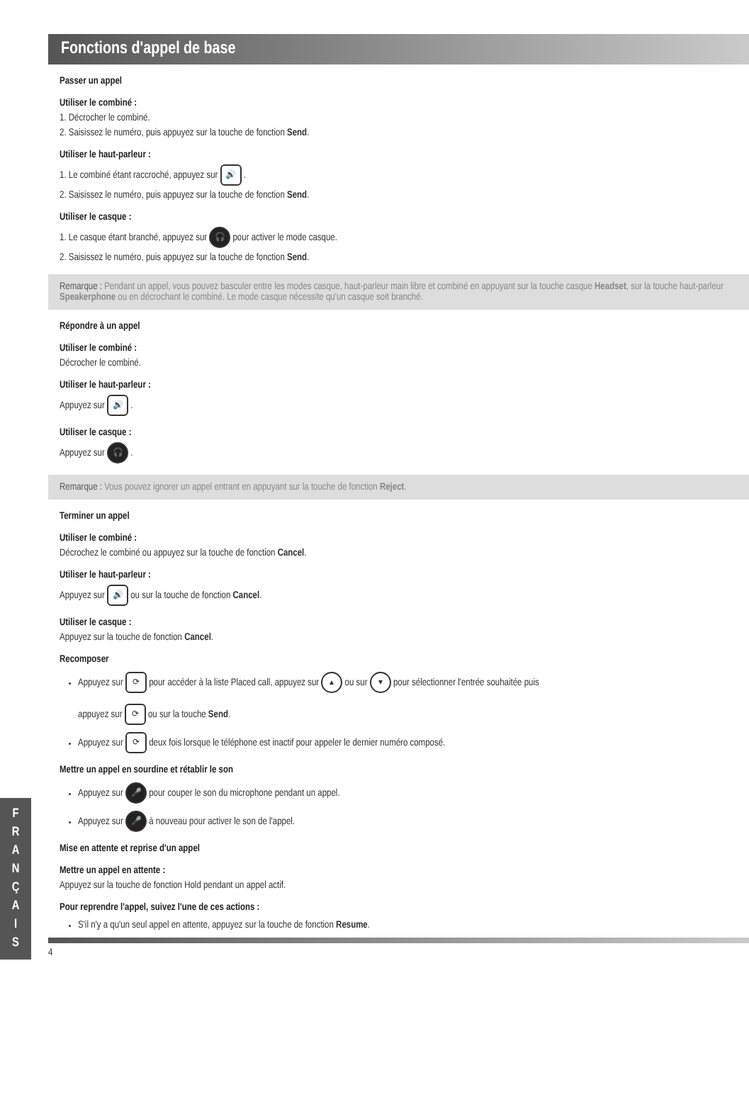Fonctions d'appel de base
Passer un appel
Utiliser le combiné :
1. Décrocher le combiné.
2. Saisissez le numéro, puis appuyez sur la touche de fonction Send.
Utiliser le haut-parleur :
1. Le combiné étant raccroché, appuyez sur 🔊 .
2. Saisissez le numéro, puis appuyez sur la touche de fonction Send.
Utiliser le casque :
1. Le casque étant branché, appuyez sur 🎧 pour activer le mode casque.
2. Saisissez le numéro, puis appuyez sur la touche de fonction Send.
Remarque : Pendant un appel, vous pouvez basculer entre les modes casque, haut-parleur main libre et combiné en appuyant sur la touche casque Headset, sur la touche haut-parleur Speakerphone ou en décrochant le combiné. Le mode casque nécessite qu'un casque soit branché.
Répondre à un appel
Utiliser le combiné :
Décrocher le combiné.
Utiliser le haut-parleur :
Appuyez sur 🔊 .
Utiliser le casque :
Appuyez sur 🎧 .
Remarque : Vous pouvez ignorer un appel entrant en appuyant sur la touche de fonction Reject.
Terminer un appel
Utiliser le combiné :
Décrochez le combiné ou appuyez sur la touche de fonction Cancel.
Utiliser le haut-parleur :
Appuyez sur 🔊 ou sur la touche de fonction Cancel.
Utiliser le casque :
Appuyez sur la touche de fonction Cancel.
Recomposer
Appuyez sur ⟳ pour accéder à la liste Placed call, appuyez sur ▴ ou sur ▾ pour sélectionner l'entrée souhaitée puis
appuyez sur ⟳ ou sur la touche Send.
Appuyez sur ⟳ deux fois lorsque le téléphone est inactif pour appeler le dernier numéro composé.
Mettre un appel en sourdine et rétablir le son
Appuyez sur 🎤 pour couper le son du microphone pendant un appel.
Appuyez sur 🎤 à nouveau pour activer le son de l'appel.
Mise en attente et reprise d'un appel
Mettre un appel en attente :
Appuyez sur la touche de fonction Hold pendant un appel actif.
Pour reprendre l'appel, suivez l'une de ces actions :
S'il n'y a qu'un seul appel en attente, appuyez sur la touche de fonction Resume.
4
F
R
A
N
Ç
A
I
S